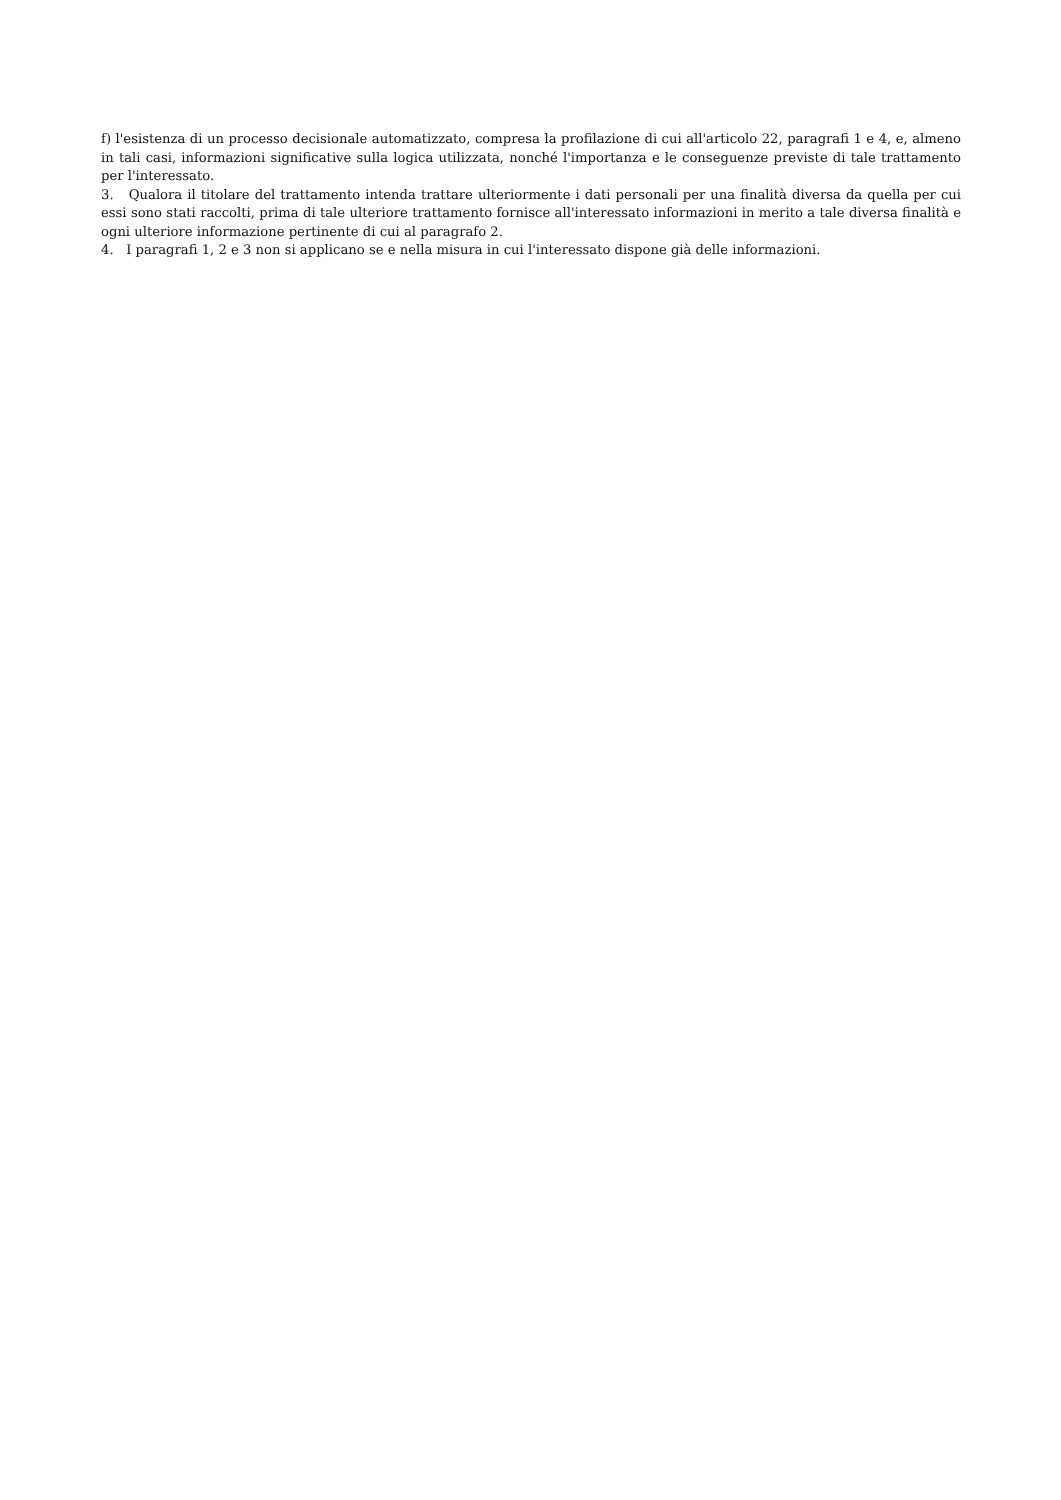f) l'esistenza di un processo decisionale automatizzato, compresa la profilazione di cui all'articolo 22, paragrafi 1 e 4, e, almeno in tali casi, informazioni significative sulla logica utilizzata, nonché l'importanza e le conseguenze previste di tale trattamento per l'interessato.
3. Qualora il titolare del trattamento intenda trattare ulteriormente i dati personali per una finalità diversa da quella per cui essi sono stati raccolti, prima di tale ulteriore trattamento fornisce all'interessato informazioni in merito a tale diversa finalità e ogni ulteriore informazione pertinente di cui al paragrafo 2.
4. I paragrafi 1, 2 e 3 non si applicano se e nella misura in cui l'interessato dispone già delle informazioni.